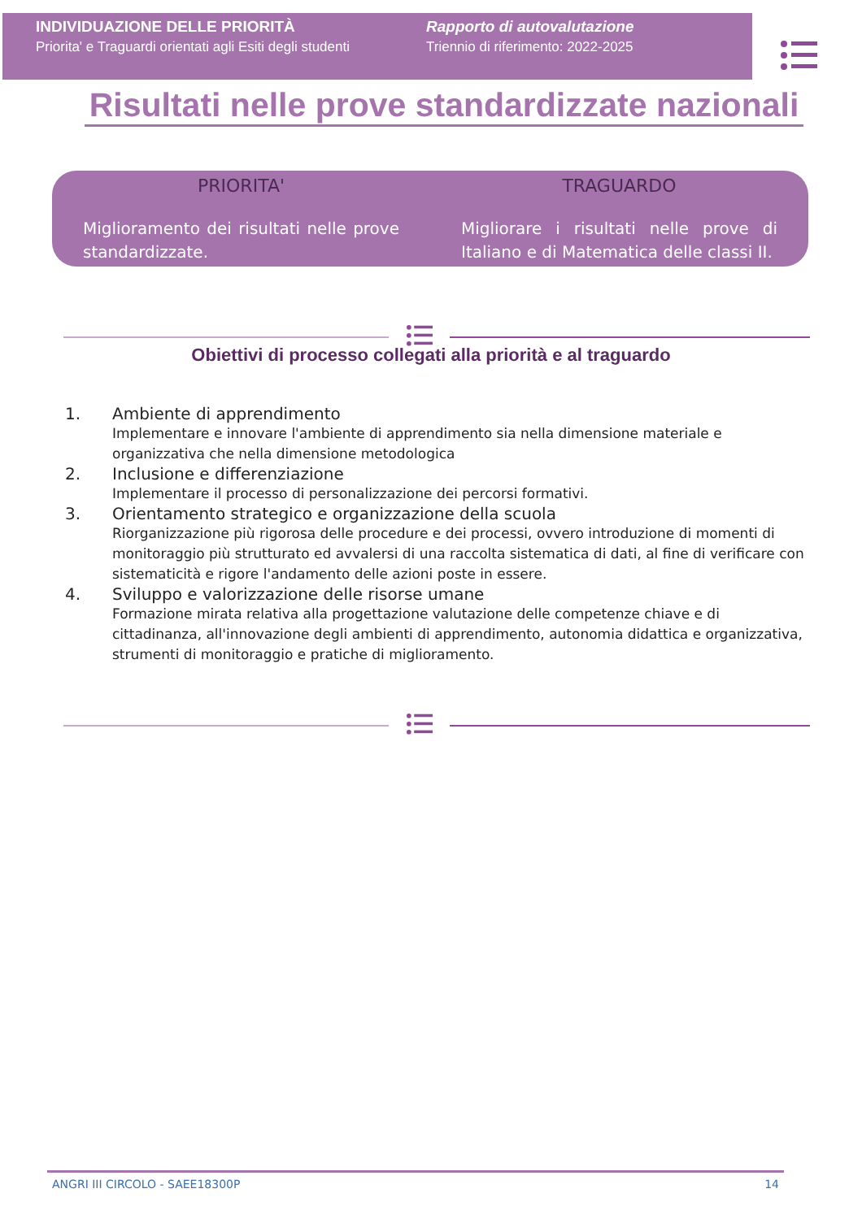INDIVIDUAZIONE DELLE PRIORITÀ
Priorita' e Traguardi orientati agli Esiti degli studenti
Rapporto di autovalutazione
Triennio di riferimento: 2022-2025
Risultati nelle prove standardizzate nazionali
PRIORITA'
Miglioramento dei risultati nelle prove standardizzate.
TRAGUARDO
Migliorare i risultati nelle prove di Italiano e di Matematica delle classi II.
Obiettivi di processo collegati alla priorità e al traguardo
1. Ambiente di apprendimento
Implementare e innovare l'ambiente di apprendimento sia nella dimensione materiale e organizzativa che nella dimensione metodologica
2. Inclusione e differenziazione
Implementare il processo di personalizzazione dei percorsi formativi.
3. Orientamento strategico e organizzazione della scuola
Riorganizzazione più rigorosa delle procedure e dei processi, ovvero introduzione di momenti di monitoraggio più strutturato ed avvalersi di una raccolta sistematica di dati, al fine di verificare con sistematicità e rigore l'andamento delle azioni poste in essere.
4. Sviluppo e valorizzazione delle risorse umane
Formazione mirata relativa alla progettazione valutazione delle competenze chiave e di cittadinanza, all'innovazione degli ambienti di apprendimento, autonomia didattica e organizzativa, strumenti di monitoraggio e pratiche di miglioramento.
ANGRI III CIRCOLO - SAEE18300P 14